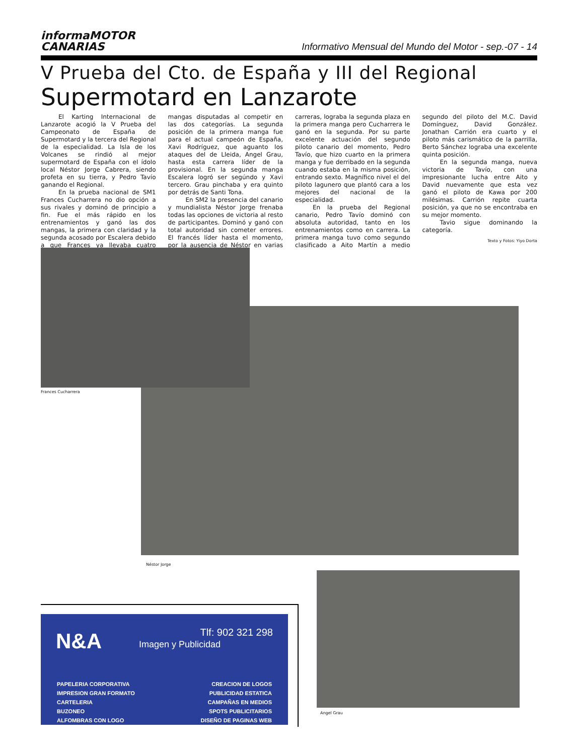informaMOTOR
CANARIAS
Informativo Mensual del Mundo del Motor - sep.-07 - 14
V Prueba del Cto. de España y III del Regional
Supermotard en Lanzarote
El Karting Internacional de Lanzarote acogió la V Prueba del Campeonato de España de Supermotard y la tercera del Regional de la especialidad. La Isla de los Volcanes se rindió al mejor supermotard de España con el ídolo local Néstor Jorge Cabrera, siendo profeta en su tierra, y Pedro Tavío ganando el Regional.
En la prueba nacional de SM1 Frances Cucharrera no dio opción a sus rivales y dominó de principio a fin. Fue el más rápido en los entrenamientos y ganó las dos mangas, la primera con claridad y la segunda acosado por Escalera debido a que Frances ya llevaba cuatro mangas disputadas al competir en las dos categorías. La segunda posición de la primera manga fue para el actual campeón de España, Xavi Rodríguez, que aguanto los ataques del de Lleida, Angel Grau, hasta esta carrera líder de la provisional. En la segunda manga Escalera logró ser segúndo y Xavi tercero. Grau pinchaba y era quinto por detrás de Santi Tona.
En SM2 la presencia del canario y mundialista Néstor Jorge frenaba todas las opciones de victoria al resto de participantes. Dominó y ganó con total autoridad sin cometer errores. El francés líder hasta el momento, por la ausencia de Néstor en varias carreras, lograba la segunda plaza en la primera manga pero Cucharrera le ganó en la segunda. Por su parte excelente actuación del segundo piloto canario del momento, Pedro Tavío, que hizo cuarto en la primera manga y fue derribado en la segunda cuando estaba en la misma posición, entrando sexto. Magnífico nivel el del piloto lagunero que plantó cara a los mejores del nacional de la especialidad.
En la prueba del Regional canario, Pedro Tavío dominó con absoluta autoridad, tanto en los entrenamientos como en carrera. La primera manga tuvo como segundo clasificado a Aito Martín a medio segundo del piloto del M.C. David Domínguez, David González. Jonathan Carrión era cuarto y el piloto más carismático de la parrilla, Berto Sánchez lograba una excelente quinta posición.
En la segunda manga, nueva victoria de Tavío, con una impresionante lucha entre Aito y David nuevamente que esta vez ganó el piloto de Kawa por 200 milésimas. Carrión repite cuarta posición, ya que no se encontraba en su mejor momento.
Tavio sigue dominando la categoría.
Texto y Fotos: Yiyo Dorta
Frances Cucharrera
Néstor Jorge
Angel Grau
Tlf: 902 321 298 N&A Imagen y Publicidad
PAPELERIA CORPORATIVA
IMPRESION GRAN FORMATO
CARTELERIA
BUZONEO
ALFOMBRAS CON LOGO
CREACION DE LOGOS
PUBLICIDAD ESTATICA
CAMPAÑAS EN MEDIOS
SPOTS PUBLICITARIOS
DISEÑO DE PAGINAS WEB